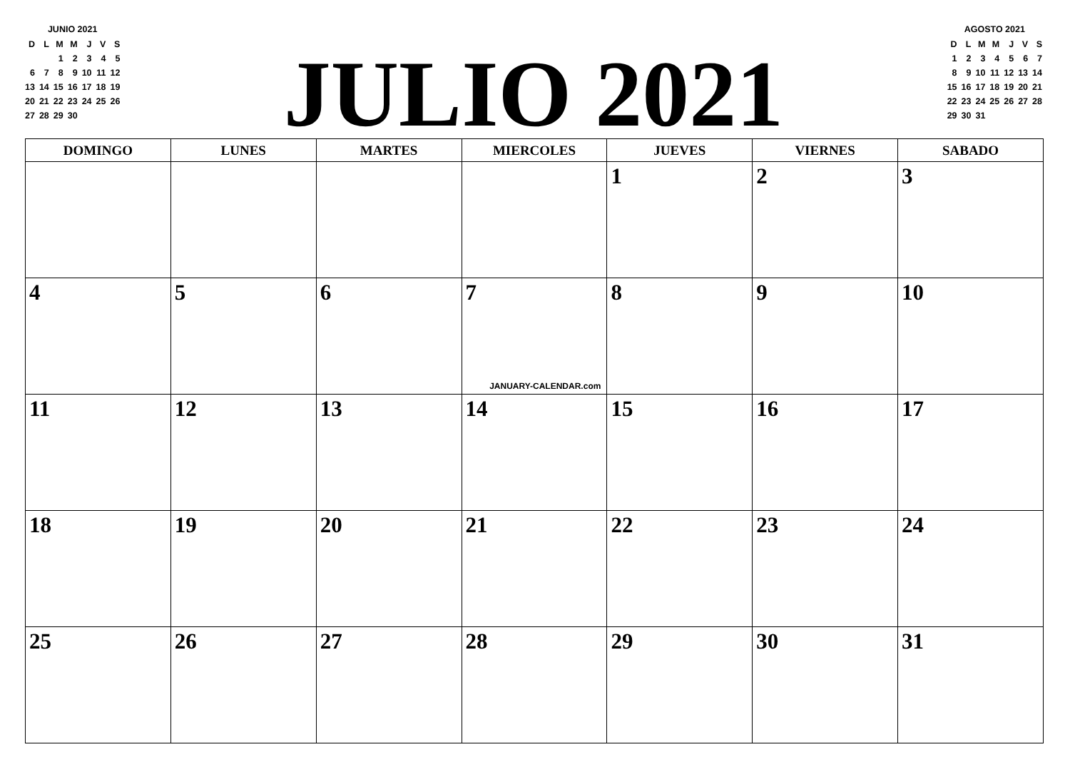JUNIO 2021
| D | L | M | M | J | V | S |
| | | 1 | 2 | 3 | 4 | 5 |
| 6 | 7 | 8 | 9 | 10 | 11 | 12 |
| 13 | 14 | 15 | 16 | 17 | 18 | 19 |
| 20 | 21 | 22 | 23 | 24 | 25 | 26 |
| 27 | 28 | 29 | 30 | | | |
JULIO 2021
AGOSTO 2021
| D | L | M | M | J | V | S |
| 1 | 2 | 3 | 4 | 5 | 6 | 7 |
| 8 | 9 | 10 | 11 | 12 | 13 | 14 |
| 15 | 16 | 17 | 18 | 19 | 20 | 21 |
| 22 | 23 | 24 | 25 | 26 | 27 | 28 |
| 29 | 30 | 31 | | | | |
| DOMINGO | LUNES | MARTES | MIERCOLES | JUEVES | VIERNES | SABADO |
| --- | --- | --- | --- | --- | --- | --- |
| | | | | 1 | 2 | 3 |
| 4 | 5 | 6 | 7 JANUARY-CALENDAR.com | 8 | 9 | 10 |
| 11 | 12 | 13 | 14 | 15 | 16 | 17 |
| 18 | 19 | 20 | 21 | 22 | 23 | 24 |
| 25 | 26 | 27 | 28 | 29 | 30 | 31 |